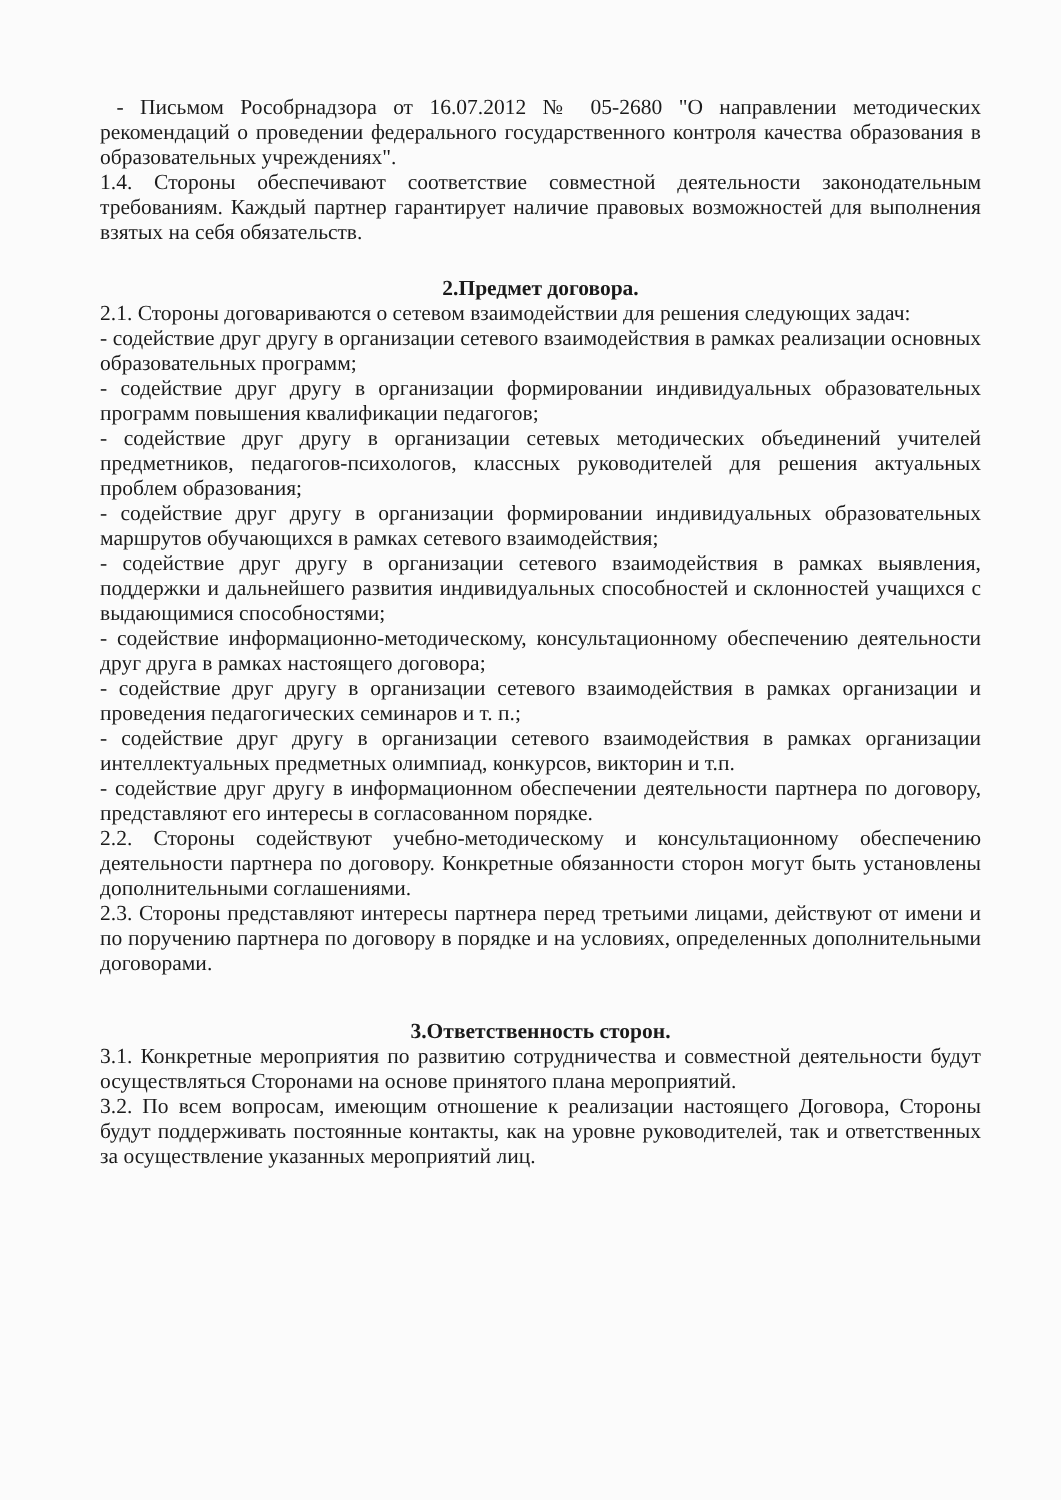- Письмом Рособрнадзора от 16.07.2012 № 05-2680 "О направлении методических рекомендаций о проведении федерального государственного контроля качества образования в образовательных учреждениях".
1.4. Стороны обеспечивают соответствие совместной деятельности законодательным требованиям. Каждый партнер гарантирует наличие правовых возможностей для выполнения взятых на себя обязательств.
2.Предмет договора.
2.1. Стороны договариваются о сетевом взаимодействии для решения следующих задач:
- содействие друг другу в организации сетевого взаимодействия в рамках реализации основных образовательных программ;
- содействие друг другу в организации формировании индивидуальных образовательных программ повышения квалификации педагогов;
- содействие друг другу в организации сетевых методических объединений учителей предметников, педагогов-психологов, классных руководителей для решения актуальных проблем образования;
- содействие друг другу в организации формировании индивидуальных образовательных маршрутов обучающихся в рамках сетевого взаимодействия;
- содействие друг другу в организации сетевого взаимодействия в рамках выявления, поддержки и дальнейшего развития индивидуальных способностей и склонностей учащихся с выдающимися способностями;
- содействие информационно-методическому, консультационному обеспечению деятельности друг друга в рамках настоящего договора;
- содействие друг другу в организации сетевого взаимодействия в рамках организации и проведения педагогических семинаров и т. п.;
- содействие друг другу в организации сетевого взаимодействия в рамках организации интеллектуальных предметных олимпиад, конкурсов, викторин и т.п.
- содействие друг другу в информационном обеспечении деятельности партнера по договору, представляют его интересы в согласованном порядке.
2.2. Стороны содействуют учебно-методическому и консультационному обеспечению деятельности партнера по договору. Конкретные обязанности сторон могут быть установлены дополнительными соглашениями.
2.3. Стороны представляют интересы партнера перед третьими лицами, действуют от имени и по поручению партнера по договору в порядке и на условиях, определенных дополнительными договорами.
3.Ответственность сторон.
3.1. Конкретные мероприятия по развитию сотрудничества и совместной деятельности будут осуществляться Сторонами на основе принятого плана мероприятий.
3.2. По всем вопросам, имеющим отношение к реализации настоящего Договора, Стороны будут поддерживать постоянные контакты, как на уровне руководителей, так и ответственных за осуществление указанных мероприятий лиц.